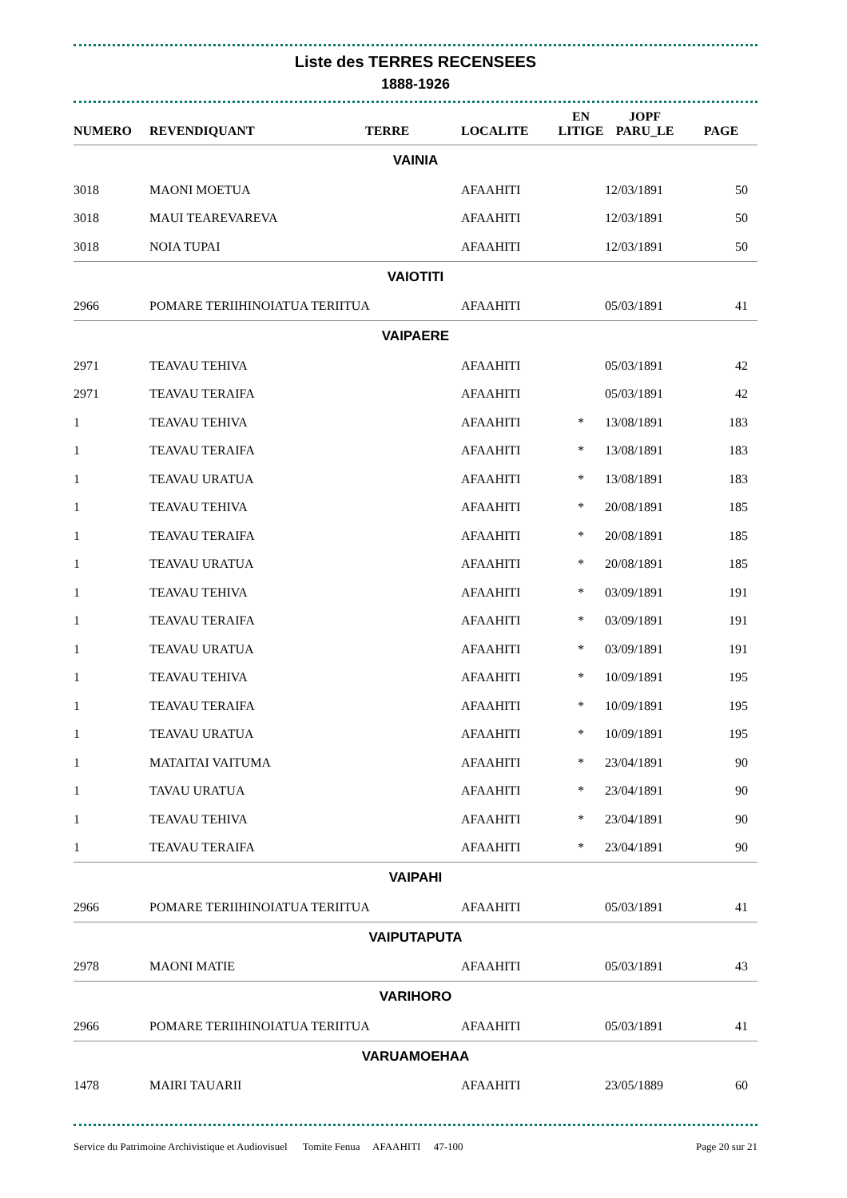Liste des TERRES RECENSEES
1888-1926
| NUMERO | REVENDIQUANT | TERRE | LOCALITE | EN LITIGE | JOPF PARU_LE | PAGE |
| --- | --- | --- | --- | --- | --- | --- |
| VAINIA | | | | | | |
| 3018 | MAONI MOETUA | | AFAAHITI | | 12/03/1891 | 50 |
| 3018 | MAUI TEAREVAREVA | | AFAAHITI | | 12/03/1891 | 50 |
| 3018 | NOIA TUPAI | | AFAAHITI | | 12/03/1891 | 50 |
| VAIOTITI | | | | | | |
| 2966 | POMARE TERIIHINOIATUA TERIITUA | | AFAAHITI | | 05/03/1891 | 41 |
| VAIPAERE | | | | | | |
| 2971 | TEAVAU TEHIVA | | AFAAHITI | | 05/03/1891 | 42 |
| 2971 | TEAVAU TERAIFA | | AFAAHITI | | 05/03/1891 | 42 |
| 1 | TEAVAU TEHIVA | | AFAAHITI | * | 13/08/1891 | 183 |
| 1 | TEAVAU TERAIFA | | AFAAHITI | * | 13/08/1891 | 183 |
| 1 | TEAVAU URATUA | | AFAAHITI | * | 13/08/1891 | 183 |
| 1 | TEAVAU TEHIVA | | AFAAHITI | * | 20/08/1891 | 185 |
| 1 | TEAVAU TERAIFA | | AFAAHITI | * | 20/08/1891 | 185 |
| 1 | TEAVAU URATUA | | AFAAHITI | * | 20/08/1891 | 185 |
| 1 | TEAVAU TEHIVA | | AFAAHITI | * | 03/09/1891 | 191 |
| 1 | TEAVAU TERAIFA | | AFAAHITI | * | 03/09/1891 | 191 |
| 1 | TEAVAU URATUA | | AFAAHITI | * | 03/09/1891 | 191 |
| 1 | TEAVAU TEHIVA | | AFAAHITI | * | 10/09/1891 | 195 |
| 1 | TEAVAU TERAIFA | | AFAAHITI | * | 10/09/1891 | 195 |
| 1 | TEAVAU URATUA | | AFAAHITI | * | 10/09/1891 | 195 |
| 1 | MATAITAI VAITUMA | | AFAAHITI | * | 23/04/1891 | 90 |
| 1 | TAVAU URATUA | | AFAAHITI | * | 23/04/1891 | 90 |
| 1 | TEAVAU TEHIVA | | AFAAHITI | * | 23/04/1891 | 90 |
| 1 | TEAVAU TERAIFA | | AFAAHITI | * | 23/04/1891 | 90 |
| VAIPAHI | | | | | | |
| 2966 | POMARE TERIIHINOIATUA TERIITUA | | AFAAHITI | | 05/03/1891 | 41 |
| VAIPUTAPUTA | | | | | | |
| 2978 | MAONI MATIE | | AFAAHITI | | 05/03/1891 | 43 |
| VARIHORO | | | | | | |
| 2966 | POMARE TERIIHINOIATUA TERIITUA | | AFAAHITI | | 05/03/1891 | 41 |
| VARUAMOEHAA | | | | | | |
| 1478 | MAIRI TAUARII | | AFAAHITI | | 23/05/1889 | 60 |
Service du Patrimoine Archivistique et Audiovisuel Tomite Fenua AFAAHITI 47-100 Page 20 sur 21